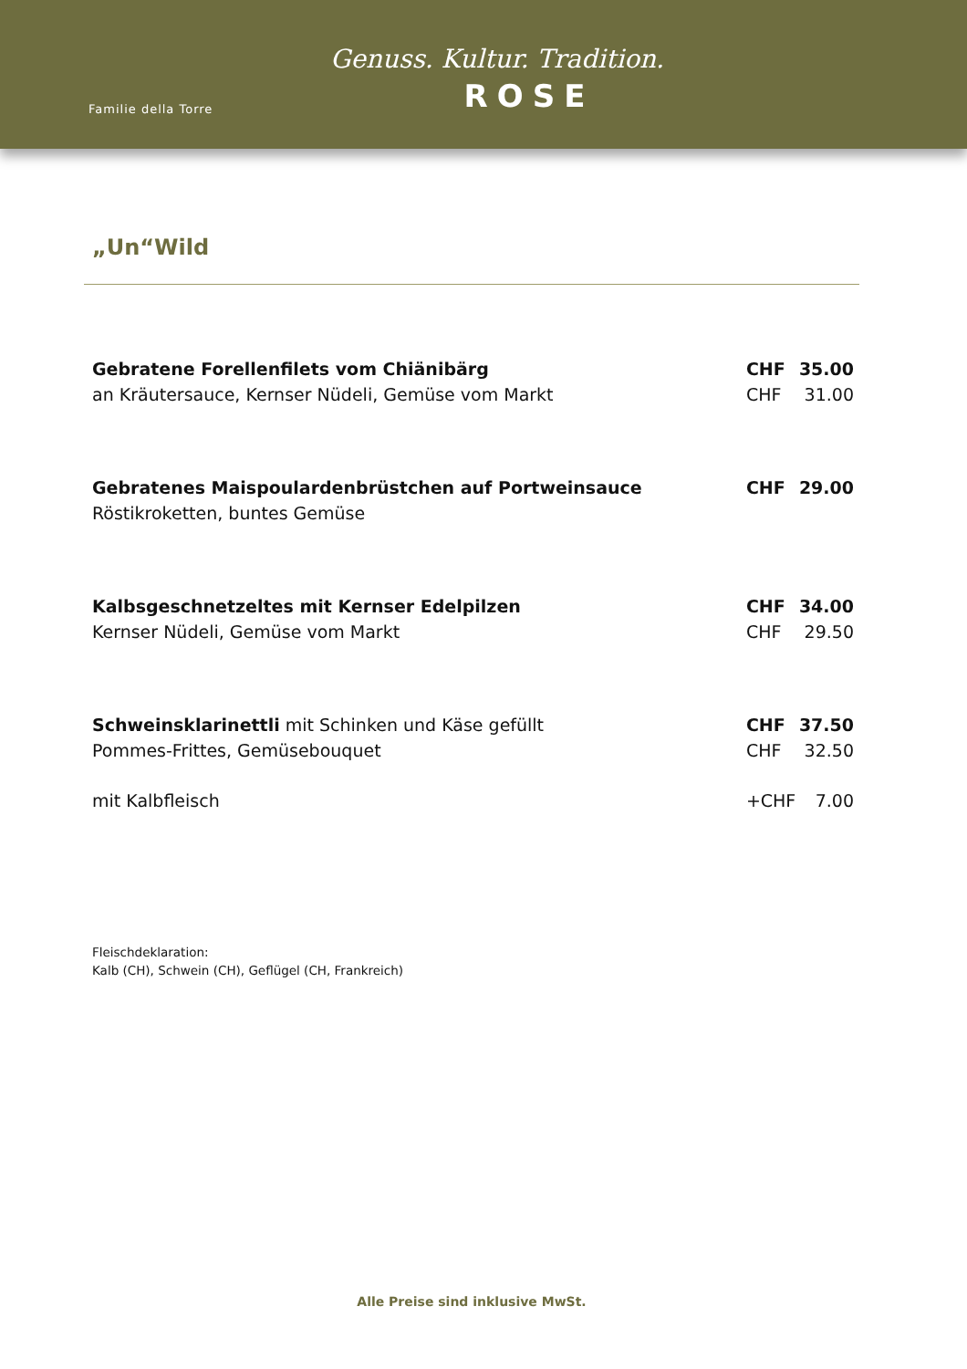Familie della Torre
Genuss. Kultur. Tradition.
ROSE
„Un“Wild
| Gebratene Forellenfilets vom Chiänibärg | CHF | 35.00 |
| an Kräutersauce, Kernser Nüdeli, Gemüse vom Markt | CHF | 31.00 |
| Gebratenes Maispoulardenbrüstchen auf Portweinsauce | CHF | 29.00 |
| Röstikroketten, buntes Gemüse | | |
| Kalbsgeschnetzeltes mit Kernser Edelpilzen | CHF | 34.00 |
| Kernser Nüdeli, Gemüse vom Markt | CHF | 29.50 |
| Schweinsklarinettli mit Schinken und Käse gefüllt | CHF | 37.50 |
| Pommes-Frittes, Gemüsebouquet | CHF | 32.50 |
| mit Kalbfleisch | +CHF | 7.00 |
Fleischdeklaration:
Kalb (CH), Schwein (CH), Geflügel (CH, Frankreich)
Alle Preise sind inklusive MwSt.